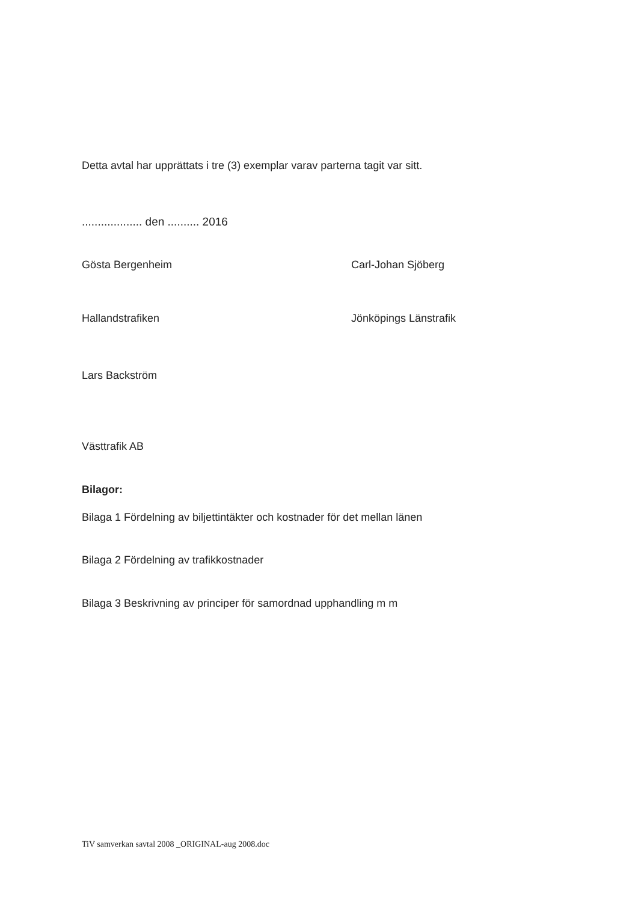Detta avtal har upprättats i tre (3) exemplar varav parterna tagit var sitt.
................... den .......... 2016
Gösta Bergenheim Carl-Johan Sjöberg
Hallandstrafiken Jönköpings Länstrafik
Lars Backström
Västtrafik AB
Bilagor:
Bilaga 1 Fördelning av biljettintäkter och kostnader för det mellan länen
Bilaga 2 Fördelning av trafikkostnader
Bilaga 3 Beskrivning av principer för samordnad upphandling m m
TiV samverkan savtal 2008 _ORIGINAL-aug 2008.doc